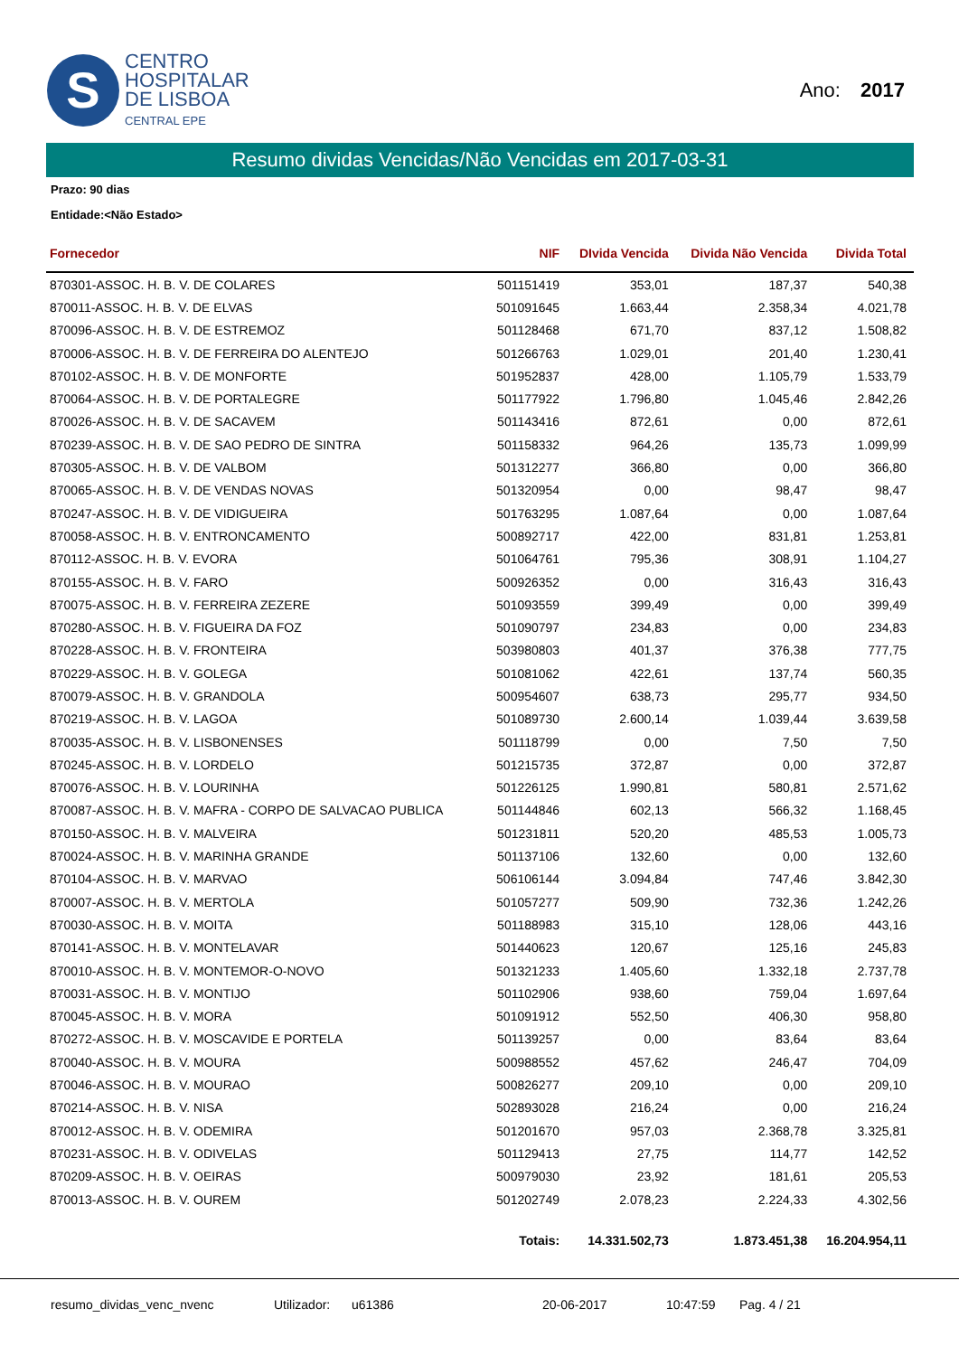S
CENTRO
HOSPITALAR
DE LISBOA
CENTRAL EPE
Ano: 2017
Resumo dividas Vencidas/Não Vencidas em 2017-03-31
Prazo: 90 dias
Entidade:<Não Estado>
| Fornecedor | NIF | DIvida Vencida | Divida Não Vencida | Divida Total |
| --- | --- | --- | --- | --- |
| 870301-ASSOC. H. B. V. DE COLARES | 501151419 | 353,01 | 187,37 | 540,38 |
| 870011-ASSOC. H. B. V. DE ELVAS | 501091645 | 1.663,44 | 2.358,34 | 4.021,78 |
| 870096-ASSOC. H. B. V. DE ESTREMOZ | 501128468 | 671,70 | 837,12 | 1.508,82 |
| 870006-ASSOC. H. B. V. DE FERREIRA DO ALENTEJO | 501266763 | 1.029,01 | 201,40 | 1.230,41 |
| 870102-ASSOC. H. B. V. DE MONFORTE | 501952837 | 428,00 | 1.105,79 | 1.533,79 |
| 870064-ASSOC. H. B. V. DE PORTALEGRE | 501177922 | 1.796,80 | 1.045,46 | 2.842,26 |
| 870026-ASSOC. H. B. V. DE SACAVEM | 501143416 | 872,61 | 0,00 | 872,61 |
| 870239-ASSOC. H. B. V. DE SAO PEDRO DE SINTRA | 501158332 | 964,26 | 135,73 | 1.099,99 |
| 870305-ASSOC. H. B. V. DE VALBOM | 501312277 | 366,80 | 0,00 | 366,80 |
| 870065-ASSOC. H. B. V. DE VENDAS NOVAS | 501320954 | 0,00 | 98,47 | 98,47 |
| 870247-ASSOC. H. B. V. DE VIDIGUEIRA | 501763295 | 1.087,64 | 0,00 | 1.087,64 |
| 870058-ASSOC. H. B. V. ENTRONCAMENTO | 500892717 | 422,00 | 831,81 | 1.253,81 |
| 870112-ASSOC. H. B. V. EVORA | 501064761 | 795,36 | 308,91 | 1.104,27 |
| 870155-ASSOC. H. B. V. FARO | 500926352 | 0,00 | 316,43 | 316,43 |
| 870075-ASSOC. H. B. V. FERREIRA ZEZERE | 501093559 | 399,49 | 0,00 | 399,49 |
| 870280-ASSOC. H. B. V. FIGUEIRA DA FOZ | 501090797 | 234,83 | 0,00 | 234,83 |
| 870228-ASSOC. H. B. V. FRONTEIRA | 503980803 | 401,37 | 376,38 | 777,75 |
| 870229-ASSOC. H. B. V. GOLEGA | 501081062 | 422,61 | 137,74 | 560,35 |
| 870079-ASSOC. H. B. V. GRANDOLA | 500954607 | 638,73 | 295,77 | 934,50 |
| 870219-ASSOC. H. B. V. LAGOA | 501089730 | 2.600,14 | 1.039,44 | 3.639,58 |
| 870035-ASSOC. H. B. V. LISBONENSES | 501118799 | 0,00 | 7,50 | 7,50 |
| 870245-ASSOC. H. B. V. LORDELO | 501215735 | 372,87 | 0,00 | 372,87 |
| 870076-ASSOC. H. B. V. LOURINHA | 501226125 | 1.990,81 | 580,81 | 2.571,62 |
| 870087-ASSOC. H. B. V. MAFRA - CORPO DE SALVACAO PUBLICA | 501144846 | 602,13 | 566,32 | 1.168,45 |
| 870150-ASSOC. H. B. V. MALVEIRA | 501231811 | 520,20 | 485,53 | 1.005,73 |
| 870024-ASSOC. H. B. V. MARINHA GRANDE | 501137106 | 132,60 | 0,00 | 132,60 |
| 870104-ASSOC. H. B. V. MARVAO | 506106144 | 3.094,84 | 747,46 | 3.842,30 |
| 870007-ASSOC. H. B. V. MERTOLA | 501057277 | 509,90 | 732,36 | 1.242,26 |
| 870030-ASSOC. H. B. V. MOITA | 501188983 | 315,10 | 128,06 | 443,16 |
| 870141-ASSOC. H. B. V. MONTELAVAR | 501440623 | 120,67 | 125,16 | 245,83 |
| 870010-ASSOC. H. B. V. MONTEMOR-O-NOVO | 501321233 | 1.405,60 | 1.332,18 | 2.737,78 |
| 870031-ASSOC. H. B. V. MONTIJO | 501102906 | 938,60 | 759,04 | 1.697,64 |
| 870045-ASSOC. H. B. V. MORA | 501091912 | 552,50 | 406,30 | 958,80 |
| 870272-ASSOC. H. B. V. MOSCAVIDE E PORTELA | 501139257 | 0,00 | 83,64 | 83,64 |
| 870040-ASSOC. H. B. V. MOURA | 500988552 | 457,62 | 246,47 | 704,09 |
| 870046-ASSOC. H. B. V. MOURAO | 500826277 | 209,10 | 0,00 | 209,10 |
| 870214-ASSOC. H. B. V. NISA | 502893028 | 216,24 | 0,00 | 216,24 |
| 870012-ASSOC. H. B. V. ODEMIRA | 501201670 | 957,03 | 2.368,78 | 3.325,81 |
| 870231-ASSOC. H. B. V. ODIVELAS | 501129413 | 27,75 | 114,77 | 142,52 |
| 870209-ASSOC. H. B. V. OEIRAS | 500979030 | 23,92 | 181,61 | 205,53 |
| 870013-ASSOC. H. B. V. OUREM | 501202749 | 2.078,23 | 2.224,33 | 4.302,56 |
| | Totais: | 14.331.502,73 | 1.873.451,38 | 16.204.954,11 |
resumo_dividas_venc_nvenc Utilizador: u61386 20-06-2017 10:47:59 Pag. 4 / 21